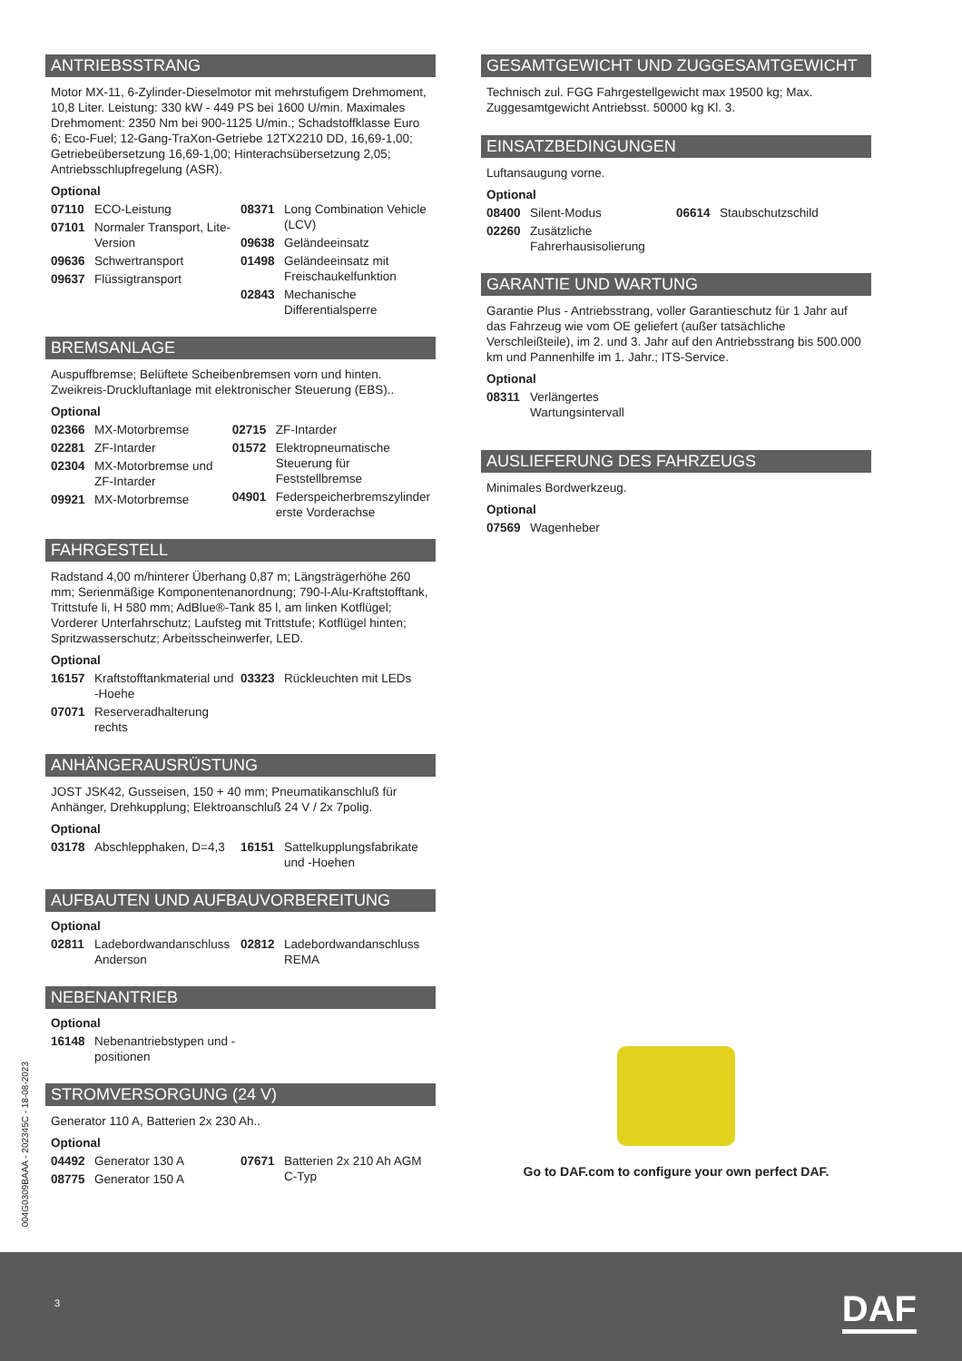ANTRIEBSSTRANG
Motor MX-11, 6-Zylinder-Dieselmotor mit mehrstufigem Drehmoment, 10,8 Liter. Leistung: 330 kW - 449 PS bei 1600 U/min. Maximales Drehmoment: 2350 Nm bei 900-1125 U/min.; Schadstoffklasse Euro 6; Eco-Fuel; 12-Gang-TraXon-Getriebe 12TX2210 DD, 16,69-1,00; Getriebeübersetzung 16,69-1,00; Hinterachsübersetzung 2,05; Antriebsschlupfregelung (ASR).
Optional
07110 ECO-Leistung
07101 Normaler Transport, Lite-Version
09636 Schwertransport
09637 Flüssigtransport
08371 Long Combination Vehicle (LCV)
09638 Geländeeinsatz
01498 Geländeeinsatz mit Freischaukelfunktion
02843 Mechanische Differentialsperre
BREMSANLAGE
Auspuffbremse; Belüftete Scheibenbremsen vorn und hinten. Zweikreis-Druckluftanlage mit elektronischer Steuerung (EBS)..
Optional
02366 MX-Motorbremse
02281 ZF-Intarder
02304 MX-Motorbremse und ZF-Intarder
09921 MX-Motorbremse
02715 ZF-Intarder
01572 Elektropneumatische Steuerung für Feststellbremse
04901 Federspeicherbremszylinder erste Vorderachse
FAHRGESTELL
Radstand 4,00 m/hinterer Überhang 0,87 m; Längsträgerhöhe 260 mm; Serienmäßige Komponentenanordnung; 790-l-Alu-Kraftstofftank, Trittstufe li, H 580 mm; AdBlue®-Tank 85 l, am linken Kotflügel; Vorderer Unterfahrschutz; Laufsteg mit Trittstufe; Kotflügel hinten; Spritzwasserschutz; Arbeitsscheinwerfer, LED.
Optional
16157 Kraftstofftankmaterial und -Hoehe
07071 Reserveradhalterung rechts
03323 Rückleuchten mit LEDs
ANHÄNGERAUSRÜSTUNG
JOST JSK42, Gusseisen, 150 + 40 mm; Pneumatikanschluß für Anhänger, Drehkupplung; Elektroanschluß 24 V / 2x 7polig.
Optional
03178 Abschlepphaken, D=4,3
16151 Sattelkupplungsfabrikate und -Hoehen
AUFBAUTEN UND AUFBAUVORBEREITUNG
Optional
02811 Ladebordwandanschluss Anderson
02812 Ladebordwandanschluss REMA
NEBENANTRIEB
Optional
16148 Nebenantriebstypen und -positionen
STROMVERSORGUNG (24 V)
Generator 110 A, Batterien 2x 230 Ah..
Optional
04492 Generator 130 A
08775 Generator 150 A
07671 Batterien 2x 210 Ah AGM C-Typ
GESAMTGEWICHT UND ZUGGESAMTGEWICHT
Technisch zul. FGG Fahrgestellgewicht max 19500 kg; Max. Zuggesamtgewicht Antriebsst. 50000 kg Kl. 3.
EINSATZBEDINGUNGEN
Luftansaugung vorne.
Optional
08400 Silent-Modus
02260 Zusätzliche Fahrerhausisolierung
06614 Staubschutzschild
GARANTIE UND WARTUNG
Garantie Plus - Antriebsstrang, voller Garantieschutz für 1 Jahr auf das Fahrzeug wie vom OE geliefert (außer tatsächliche Verschleißteile), im 2. und 3. Jahr auf den Antriebsstrang bis 500.000 km und Pannenhilfe im 1. Jahr.; ITS-Service.
Optional
08311 Verlängertes Wartungsintervall
AUSLIEFERUNG DES FAHRZEUGS
Minimales Bordwerkzeug.
Optional
07569 Wagenheber
Go to DAF.com to configure your own perfect DAF.
004G0309BAAA - 202345C - 18-08-2023
3 DAF